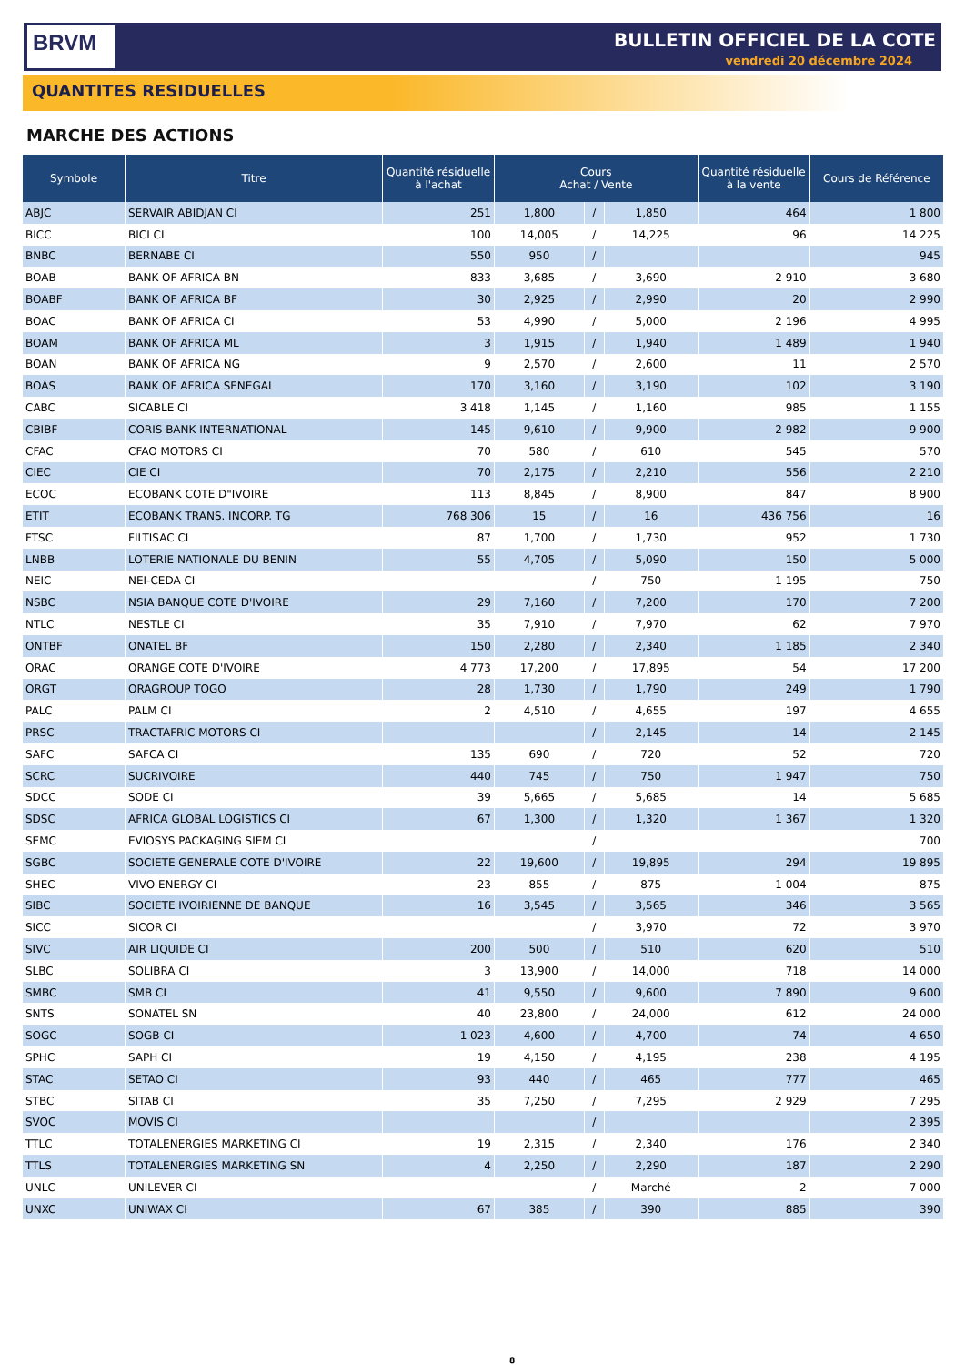BRVM BULLETIN OFFICIEL DE LA COTE
vendredi 20 décembre 2024
QUANTITES RESIDUELLES
MARCHE DES ACTIONS
| Symbole | Titre | Quantité résiduelle à l'achat | Cours Achat / Vente | | | Quantité résiduelle à la vente | Cours de Référence |
| --- | --- | --- | --- | --- | --- | --- | --- |
| ABJC | SERVAIR ABIDJAN CI | 251 | 1,800 | / | 1,850 | 464 | 1 800 |
| BICC | BICI CI | 100 | 14,005 | / | 14,225 | 96 | 14 225 |
| BNBC | BERNABE CI | 550 | 950 | / | | | 945 |
| BOAB | BANK OF AFRICA BN | 833 | 3,685 | / | 3,690 | 2 910 | 3 680 |
| BOABF | BANK OF AFRICA BF | 30 | 2,925 | / | 2,990 | 20 | 2 990 |
| BOAC | BANK OF AFRICA CI | 53 | 4,990 | / | 5,000 | 2 196 | 4 995 |
| BOAM | BANK OF AFRICA ML | 3 | 1,915 | / | 1,940 | 1 489 | 1 940 |
| BOAN | BANK OF AFRICA NG | 9 | 2,570 | / | 2,600 | 11 | 2 570 |
| BOAS | BANK OF AFRICA SENEGAL | 170 | 3,160 | / | 3,190 | 102 | 3 190 |
| CABC | SICABLE CI | 3 418 | 1,145 | / | 1,160 | 985 | 1 155 |
| CBIBF | CORIS BANK INTERNATIONAL | 145 | 9,610 | / | 9,900 | 2 982 | 9 900 |
| CFAC | CFAO MOTORS CI | 70 | 580 | / | 610 | 545 | 570 |
| CIEC | CIE CI | 70 | 2,175 | / | 2,210 | 556 | 2 210 |
| ECOC | ECOBANK COTE D"IVOIRE | 113 | 8,845 | / | 8,900 | 847 | 8 900 |
| ETIT | ECOBANK TRANS. INCORP. TG | 768 306 | 15 | / | 16 | 436 756 | 16 |
| FTSC | FILTISAC CI | 87 | 1,700 | / | 1,730 | 952 | 1 730 |
| LNBB | LOTERIE NATIONALE DU BENIN | 55 | 4,705 | / | 5,090 | 150 | 5 000 |
| NEIC | NEI-CEDA CI | | | / | 750 | 1 195 | 750 |
| NSBC | NSIA BANQUE COTE D'IVOIRE | 29 | 7,160 | / | 7,200 | 170 | 7 200 |
| NTLC | NESTLE CI | 35 | 7,910 | / | 7,970 | 62 | 7 970 |
| ONTBF | ONATEL BF | 150 | 2,280 | / | 2,340 | 1 185 | 2 340 |
| ORAC | ORANGE COTE D'IVOIRE | 4 773 | 17,200 | / | 17,895 | 54 | 17 200 |
| ORGT | ORAGROUP TOGO | 28 | 1,730 | / | 1,790 | 249 | 1 790 |
| PALC | PALM CI | 2 | 4,510 | / | 4,655 | 197 | 4 655 |
| PRSC | TRACTAFRIC MOTORS CI | | | / | 2,145 | 14 | 2 145 |
| SAFC | SAFCA CI | 135 | 690 | / | 720 | 52 | 720 |
| SCRC | SUCRIVOIRE | 440 | 745 | / | 750 | 1 947 | 750 |
| SDCC | SODE CI | 39 | 5,665 | / | 5,685 | 14 | 5 685 |
| SDSC | AFRICA GLOBAL LOGISTICS CI | 67 | 1,300 | / | 1,320 | 1 367 | 1 320 |
| SEMC | EVIOSYS PACKAGING SIEM CI | | | / | | | 700 |
| SGBC | SOCIETE GENERALE COTE D'IVOIRE | 22 | 19,600 | / | 19,895 | 294 | 19 895 |
| SHEC | VIVO ENERGY CI | 23 | 855 | / | 875 | 1 004 | 875 |
| SIBC | SOCIETE IVOIRIENNE DE BANQUE | 16 | 3,545 | / | 3,565 | 346 | 3 565 |
| SICC | SICOR CI | | | / | 3,970 | 72 | 3 970 |
| SIVC | AIR LIQUIDE CI | 200 | 500 | / | 510 | 620 | 510 |
| SLBC | SOLIBRA CI | 3 | 13,900 | / | 14,000 | 718 | 14 000 |
| SMBC | SMB CI | 41 | 9,550 | / | 9,600 | 7 890 | 9 600 |
| SNTS | SONATEL SN | 40 | 23,800 | / | 24,000 | 612 | 24 000 |
| SOGC | SOGB CI | 1 023 | 4,600 | / | 4,700 | 74 | 4 650 |
| SPHC | SAPH CI | 19 | 4,150 | / | 4,195 | 238 | 4 195 |
| STAC | SETAO CI | 93 | 440 | / | 465 | 777 | 465 |
| STBC | SITAB CI | 35 | 7,250 | / | 7,295 | 2 929 | 7 295 |
| SVOC | MOVIS CI | | | / | | | 2 395 |
| TTLC | TOTALENERGIES MARKETING CI | 19 | 2,315 | / | 2,340 | 176 | 2 340 |
| TTLS | TOTALENERGIES MARKETING SN | 4 | 2,250 | / | 2,290 | 187 | 2 290 |
| UNLC | UNILEVER CI | | | / | Marché | 2 | 7 000 |
| UNXC | UNIWAX CI | 67 | 385 | / | 390 | 885 | 390 |
8